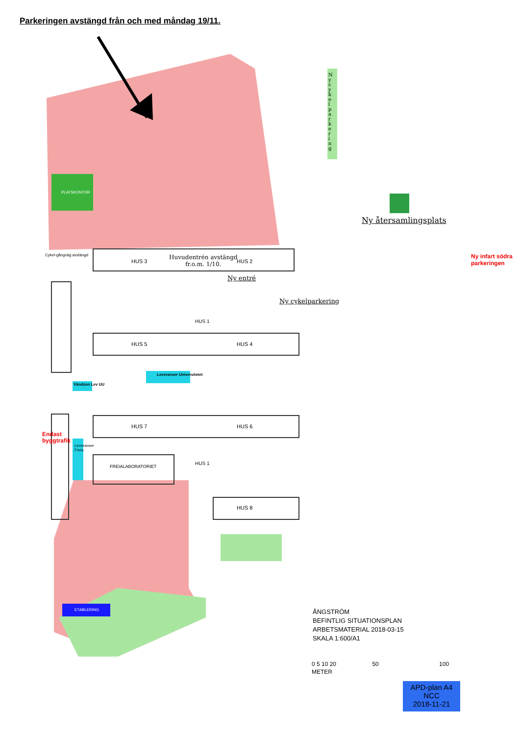Parkeringen avstängd från och med måndag 19/11.
N y c y k e l p a r k e r i n g
PLATSKONTOR
Ny återsamlingsplats
Ny infart södra
parkeringen
Cykel-gångväg avstängd
HUS 3
Huvudentrén avstängd
fr.o.m. 1/10.
HUS 2
Ny entré
Ny cykelparkering
HUS 1
HUS 5 HUS 4
Leveranser Universitetet
Vändzon Lev UU
HUS 7 HUS 6
Endast byggtrafik
Leveranser Freia
FREIALABORATORIET
HUS 1
HUS 8
ETABLERING
ÅNGSTRÖM
BEFINTLIG SITUATIONSPLAN
ARBETSMATERIAL 2018-03-15
SKALA 1:600/A1
0 5 10 20 50 100
METER
APD-plan A4
NCC
2018-11-21